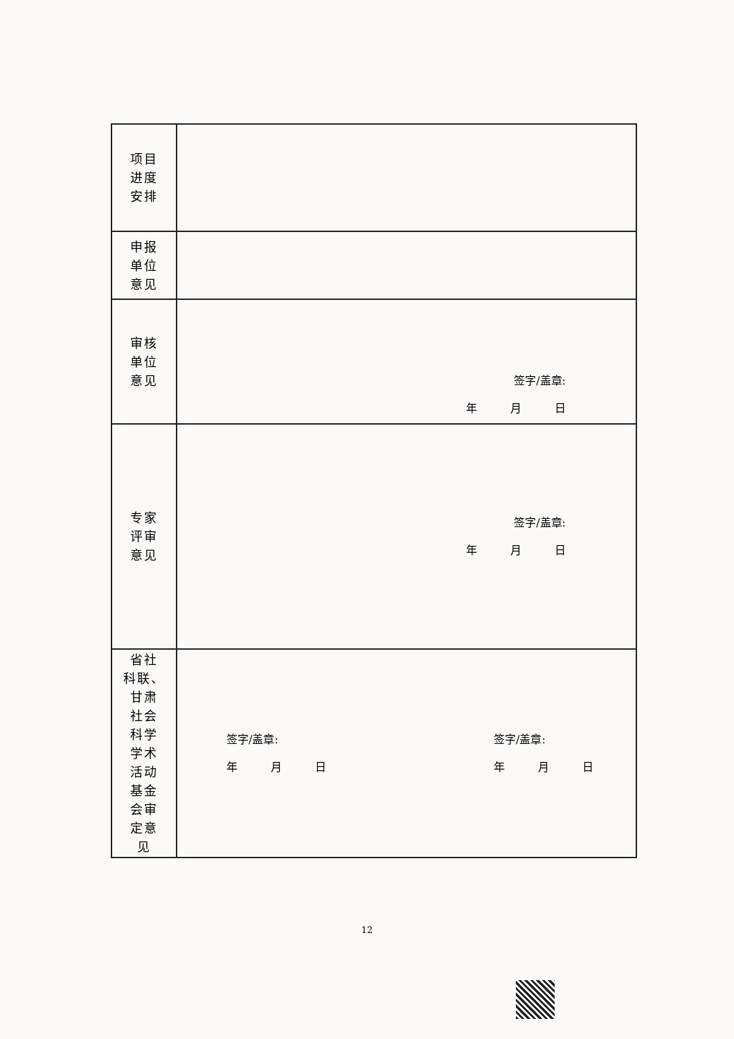| 项目 进度 安排 | |
| 申报 单位 意见 | |
| 审核 单位 意见 | 签字/盖章: 年 月 日 |
| 专家 评审 意见 | 签字/盖章: 年 月 日 |
| 省社 科联、 甘肃 社会 科学 学术 活动 基金 会审 定意 见 | 签字/盖章: 年 月 日 签字/盖章: 年 月 日 |
12